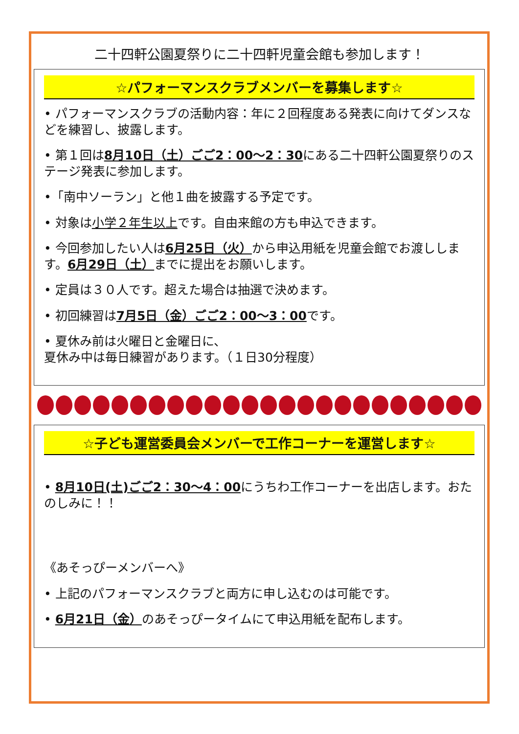二十四軒公園夏祭りに二十四軒児童会館も参加します！
☆パフォーマンスクラブメンバーを募集します☆
• パフォーマンスクラブの活動内容：年に２回程度ある発表に向けてダンスなどを練習し、披露します。
• 第１回は8月10日（土）ごご2：00～2：30にある二十四軒公園夏祭りのステージ発表に参加します。
•「南中ソーラン」と他１曲を披露する予定です。
• 対象は小学２年生以上です。自由来館の方も申込できます。
• 今回参加したい人は6月25日（火）から申込用紙を児童会館でお渡しします。6月29日（土）までに提出をお願いします。
• 定員は３０人です。超えた場合は抽選で決めます。
• 初回練習は7月5日（金）ごご2：00～3：00です。
• 夏休み前は火曜日と金曜日に、
夏休み中は毎日練習があります。（１日30分程度）
☆子ども運営委員会メンバーで工作コーナーを運営します☆
• 8月10日(土)ごご2：30～4：00にうちわ工作コーナーを出店します。おたのしみに！！
《あそっぴーメンバーへ》
• 上記のパフォーマンスクラブと両方に申し込むのは可能です。
• 6月21日（金）のあそっぴータイムにて申込用紙を配布します。